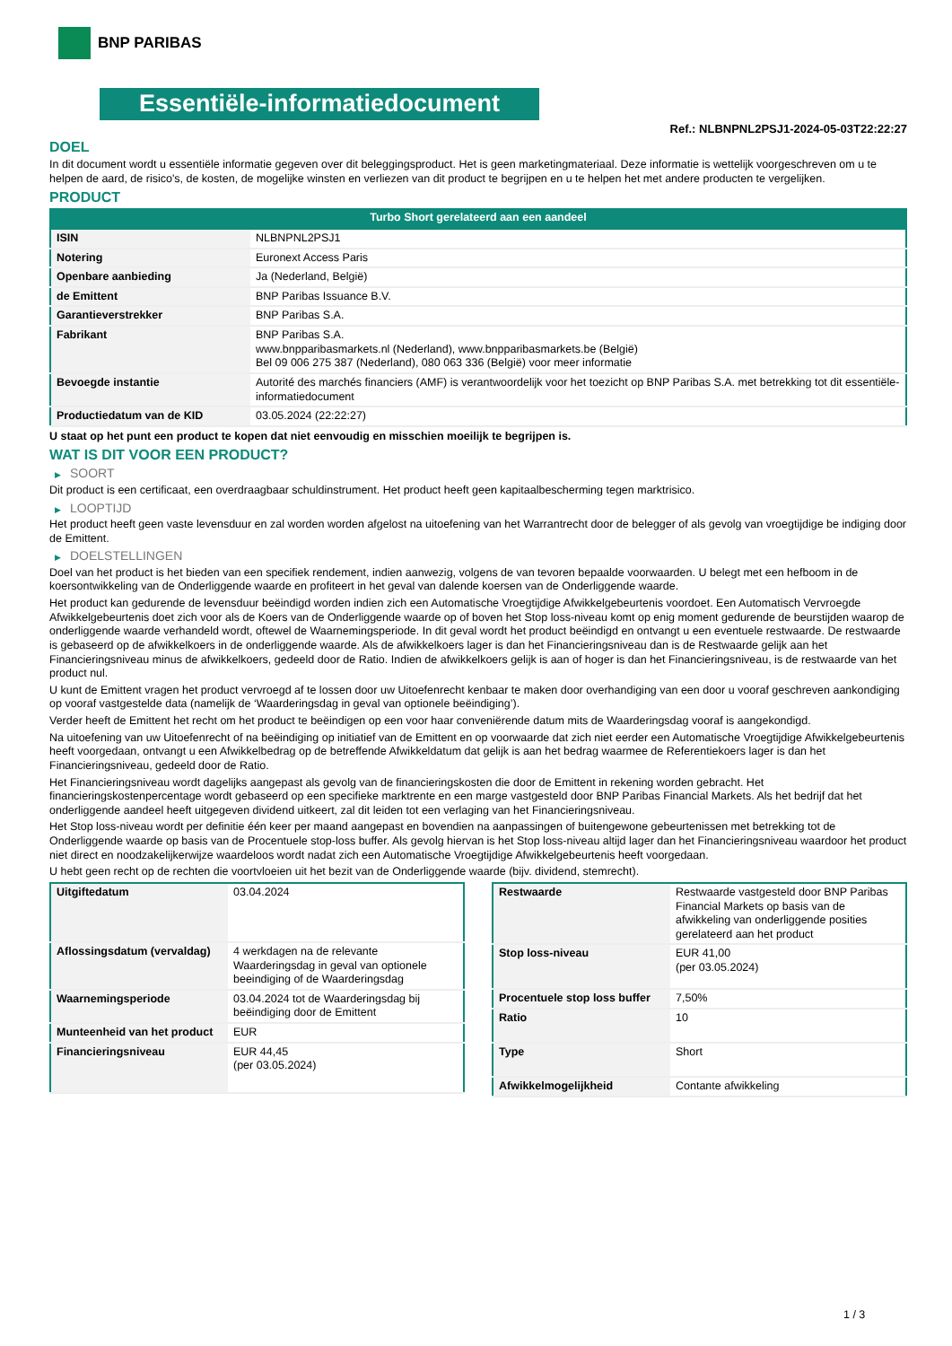BNP PARIBAS
Essentiële-informatiedocument
Ref.: NLBNPNL2PSJ1-2024-05-03T22:22:27
DOEL
In dit document wordt u essentiële informatie gegeven over dit beleggingsproduct. Het is geen marketingmateriaal. Deze informatie is wettelijk voorgeschreven om u te helpen de aard, de risico's, de kosten, de mogelijke winsten en verliezen van dit product te begrijpen en u te helpen het met andere producten te vergelijken.
PRODUCT
Turbo Short gerelateerd aan een aandeel
| ISIN | NLBNPNL2PSJ1 |
| Notering | Euronext Access Paris |
| Openbare aanbieding | Ja (Nederland, België) |
| de Emittent | BNP Paribas Issuance B.V. |
| Garantieverstrekker | BNP Paribas S.A. |
| Fabrikant | BNP Paribas S.A. www.bnpparibasmarkets.nl (Nederland), www.bnpparibasmarkets.be (België) Bel 09 006 275 387 (Nederland), 080 063 336 (België) voor meer informatie |
| Bevoegde instantie | Autorité des marchés financiers (AMF) is verantwoordelijk voor het toezicht op BNP Paribas S.A. met betrekking tot dit essentiële-informatiedocument |
| Productiedatum van de KID | 03.05.2024 (22:22:27) |
U staat op het punt een product te kopen dat niet eenvoudig en misschien moeilijk te begrijpen is.
WAT IS DIT VOOR EEN PRODUCT?
▶ SOORT
Dit product is een certificaat, een overdraagbaar schuldinstrument. Het product heeft geen kapitaalbescherming tegen marktrisico.
▶ LOOPTIJD
Het product heeft geen vaste levensduur en zal worden worden afgelost na uitoefening van het Warrantrecht door de belegger of als gevolg van vroegtijdige be indiging door de Emittent.
▶ DOELSTELLINGEN
Doel van het product is het bieden van een specifiek rendement, indien aanwezig, volgens de van tevoren bepaalde voorwaarden. U belegt met een hefboom in de koersontwikkeling van de Onderliggende waarde en profiteert in het geval van dalende koersen van de Onderliggende waarde.
Het product kan gedurende de levensduur beëindigd worden indien zich een Automatische Vroegtijdige Afwikkelgebeurtenis voordoet. Een Automatisch Vervroegde Afwikkelgebeurtenis doet zich voor als de Koers van de Onderliggende waarde op of boven het Stop loss-niveau komt op enig moment gedurende de beurstijden waarop de onderliggende waarde verhandeld wordt, oftewel de Waarnemingsperiode. In dit geval wordt het product beëindigd en ontvangt u een eventuele restwaarde. De restwaarde is gebaseerd op de afwikkelkoers in de onderliggende waarde. Als de afwikkelkoers lager is dan het Financieringsniveau dan is de Restwaarde gelijk aan het Financieringsniveau minus de afwikkelkoers, gedeeld door de Ratio. Indien de afwikkelkoers gelijk is aan of hoger is dan het Financieringsniveau, is de restwaarde van het product nul.
U kunt de Emittent vragen het product vervroegd af te lossen door uw Uitoefenrecht kenbaar te maken door overhandiging van een door u vooraf geschreven aankondiging op vooraf vastgestelde data (namelijk de ‘Waarderingsdag in geval van optionele beëindiging’).
Verder heeft de Emittent het recht om het product te beëindigen op een voor haar conveniërende datum mits de Waarderingsdag vooraf is aangekondigd.
Na uitoefening van uw Uitoefenrecht of na beëindiging op initiatief van de Emittent en op voorwaarde dat zich niet eerder een Automatische Vroegtijdige Afwikkelgebeurtenis heeft voorgedaan, ontvangt u een Afwikkelbedrag op de betreffende Afwikkeldatum dat gelijk is aan het bedrag waarmee de Referentiekoers lager is dan het Financieringsniveau, gedeeld door de Ratio.
Het Financieringsniveau wordt dagelijks aangepast als gevolg van de financieringskosten die door de Emittent in rekening worden gebracht. Het financieringskostenpercentage wordt gebaseerd op een specifieke marktrente en een marge vastgesteld door BNP Paribas Financial Markets. Als het bedrijf dat het onderliggende aandeel heeft uitgegeven dividend uitkeert, zal dit leiden tot een verlaging van het Financieringsniveau.
Het Stop loss-niveau wordt per definitie één keer per maand aangepast en bovendien na aanpassingen of buitengewone gebeurtenissen met betrekking tot de Onderliggende waarde op basis van de Procentuele stop-loss buffer. Als gevolg hiervan is het Stop loss-niveau altijd lager dan het Financieringsniveau waardoor het product niet direct en noodzakelijkerwijze waardeloos wordt nadat zich een Automatische Vroegtijdige Afwikkelgebeurtenis heeft voorgedaan.
U hebt geen recht op de rechten die voortvloeien uit het bezit van de Onderliggende waarde (bijv. dividend, stemrecht).
| Uitgiftedatum | 03.04.2024 |
| Aflossingsdatum (vervaldag) | 4 werkdagen na de relevante Waarderingsdag in geval van optionele beeindiging of de Waarderingsdag |
| Waarnemingsperiode | 03.04.2024 tot de Waarderingsdag bij beëindiging door de Emittent |
| Munteenheid van het product | EUR |
| Financieringsniveau | EUR 44,45 (per 03.05.2024) |
| Restwaarde | Restwaarde vastgesteld door BNP Paribas Financial Markets op basis van de afwikkeling van onderliggende posities gerelateerd aan het product |
| Stop loss-niveau | EUR 41,00 (per 03.05.2024) |
| Procentuele stop loss buffer | 7,50% |
| Ratio | 10 |
| Type | Short |
| Afwikkelmogelijkheid | Contante afwikkeling |
1 / 3